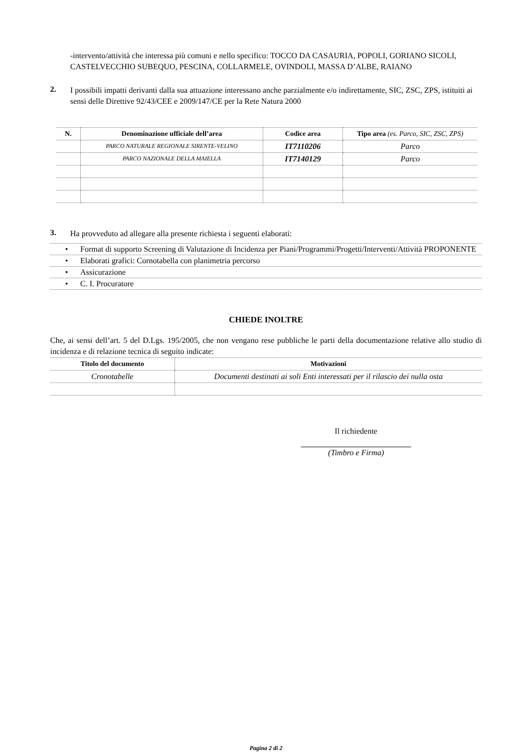-intervento/attività che interessa più comuni e nello specifico: TOCCO DA CASAURIA, POPOLI, GORIANO SICOLI, CASTELVECCHIO SUBEQUO, PESCINA, COLLARMELE, OVINDOLI, MASSA D’ALBE, RAIANO
2.
I possibili impatti derivanti dalla sua attuazione interessano anche parzialmente e/o indirettamente, SIC, ZSC, ZPS, istituiti ai sensi delle Direttive 92/43/CEE e 2009/147/CE per la Rete Natura 2000
| N. | Denominazione ufficiale dell’area | Codice area | Tipo area (es. Parco, SIC, ZSC, ZPS) |
| --- | --- | --- | --- |
| | PARCO NATURALE REGIONALE SIRENTE-VELINO | IT7110206 | Parco |
| | PARCO NAZIONALE DELLA MAIELLA | IT7140129 | Parco |
3.
Ha provveduto ad allegare alla presente richiesta i seguenti elaborati:
• Format di supporto Screening di Valutazione di Incidenza per Piani/Programmi/Progetti/Interventi/Attività PROPONENTE
• Elaborati grafici: Cornotabella con planimetria percorso
• Assicurazione
• C. I. Procuratore
CHIEDE INOLTRE
Che, ai sensi dell’art. 5 del D.Lgs. 195/2005, che non vengano rese pubbliche le parti della documentazione relative allo studio di incidenza e di relazione tecnica di seguito indicate:
| Titolo del documento | Motivazioni |
| --- | --- |
| Cronotabelle | Documenti destinati ai soli Enti interessati per il rilascio dei nulla osta |
Il richiedente
(Timbro e Firma)
Pagina 2 di 2